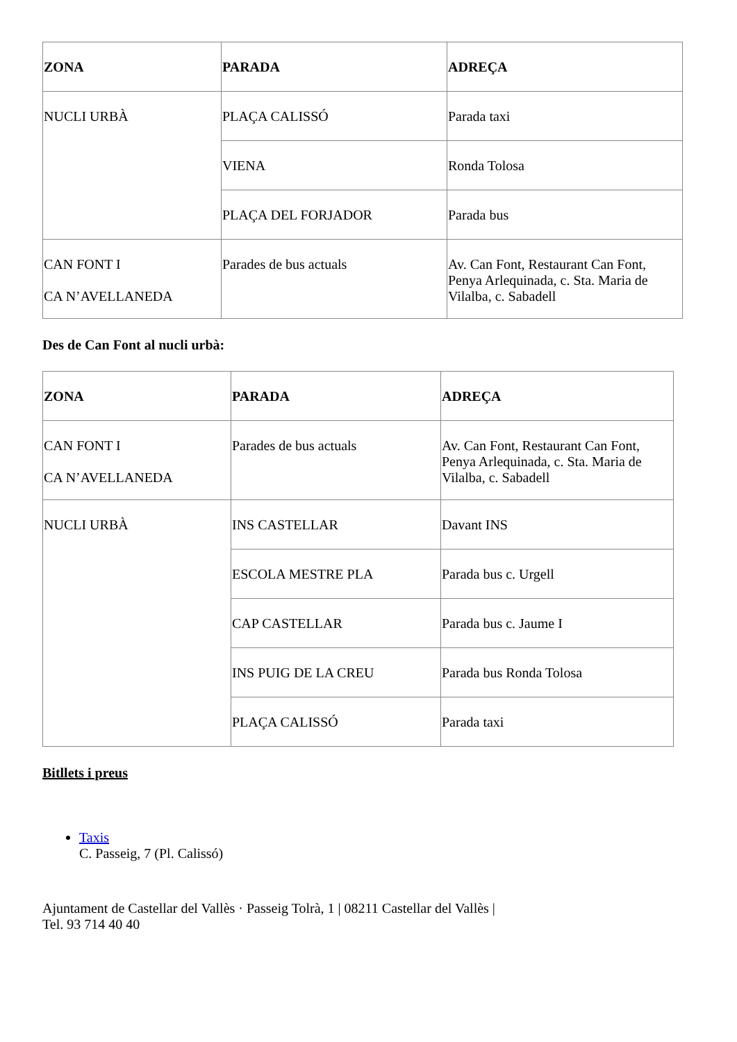| ZONA | PARADA | ADREÇA |
| --- | --- | --- |
| NUCLI URBÀ | PLAÇA CALISSÓ | Parada taxi |
| | VIENA | Ronda Tolosa |
| | PLAÇA DEL FORJADOR | Parada bus |
| CAN FONT I CA N’AVELLANEDA | Parades de bus actuals | Av. Can Font, Restaurant Can Font, Penya Arlequinada, c. Sta. Maria de Vilalba, c. Sabadell |
Des de Can Font al nucli urbà:
| ZONA | PARADA | ADREÇA |
| --- | --- | --- |
| CAN FONT I CA N’AVELLANEDA | Parades de bus actuals | Av. Can Font, Restaurant Can Font, Penya Arlequinada, c. Sta. Maria de Vilalba, c. Sabadell |
| NUCLI URBÀ | INS CASTELLAR | Davant INS |
| | ESCOLA MESTRE PLA | Parada bus c. Urgell |
| | CAP CASTELLAR | Parada bus c. Jaume I |
| | INS PUIG DE LA CREU | Parada bus Ronda Tolosa |
| | PLAÇA CALISSÓ | Parada taxi |
Bitllets i preus
Taxis
C. Passeig, 7 (Pl. Calissó)
Ajuntament de Castellar del Vallès · Passeig Tolrà, 1 | 08211 Castellar del Vallès |
Tel. 93 714 40 40